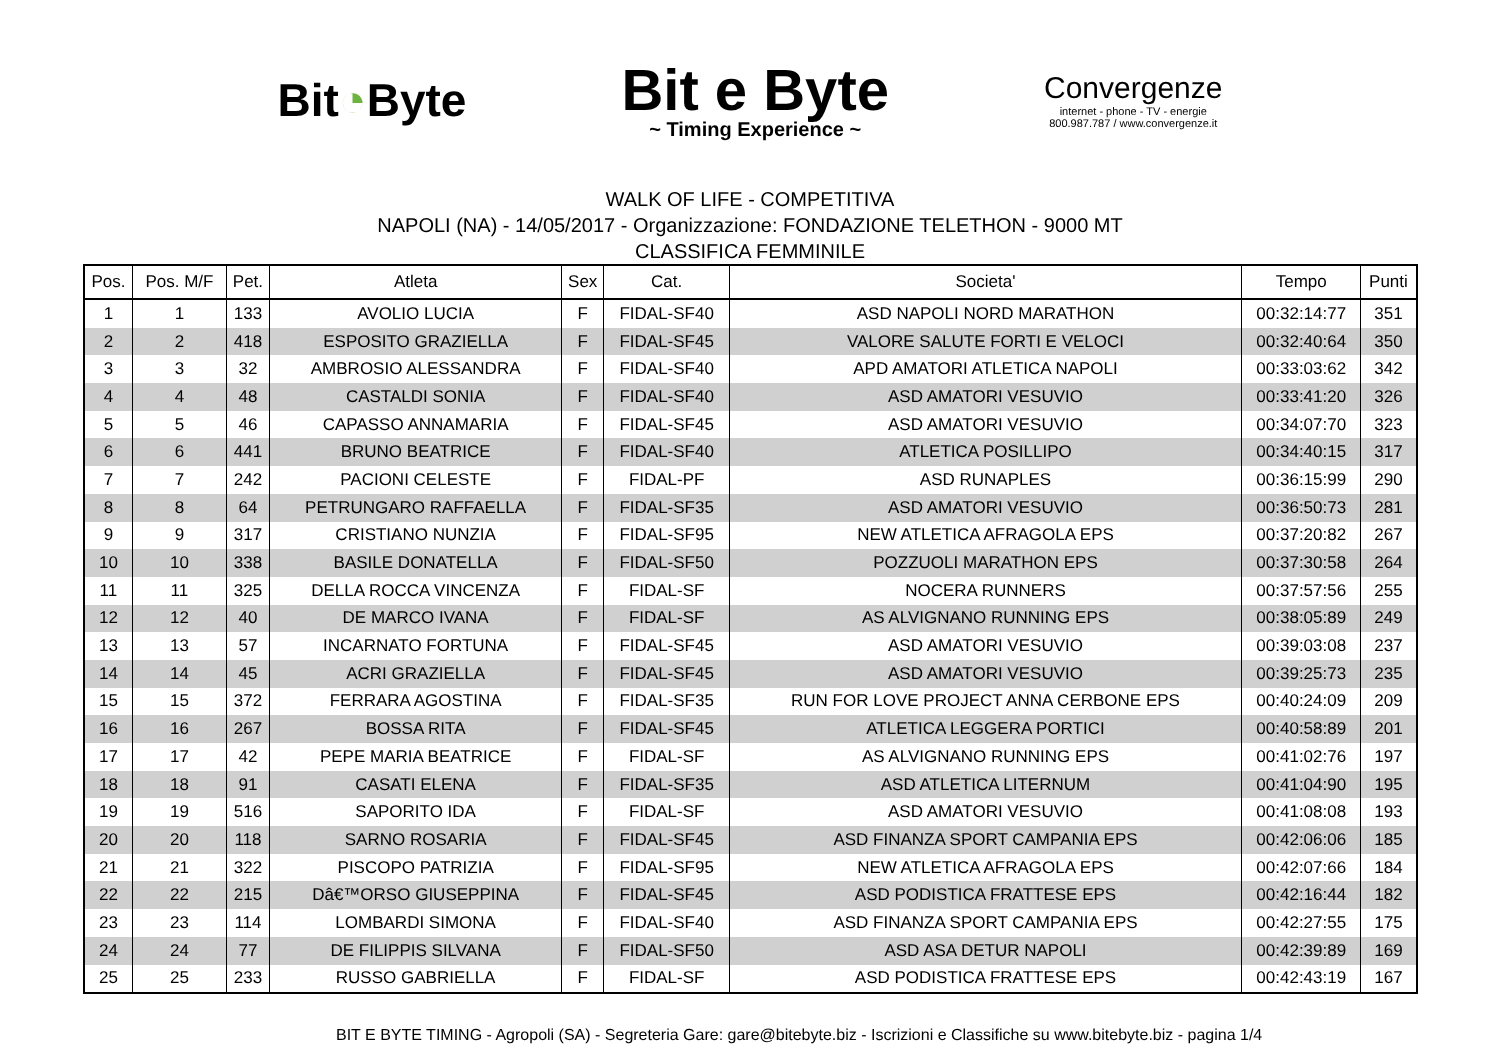Bit◔Byte
Bit e Byte
~ Timing Experience ~
Convergenze
internet - phone - TV - energie
800.987.787 / www.convergenze.it
WALK OF LIFE - COMPETITIVA
NAPOLI (NA) - 14/05/2017 - Organizzazione: FONDAZIONE TELETHON - 9000 MT
CLASSIFICA FEMMINILE
| Pos. | Pos. M/F | Pet. | Atleta | Sex | Cat. | Societa' | Tempo | Punti |
| --- | --- | --- | --- | --- | --- | --- | --- | --- |
| 1 | 1 | 133 | AVOLIO LUCIA | F | FIDAL-SF40 | ASD NAPOLI NORD MARATHON | 00:32:14:77 | 351 |
| 2 | 2 | 418 | ESPOSITO GRAZIELLA | F | FIDAL-SF45 | VALORE SALUTE FORTI E VELOCI | 00:32:40:64 | 350 |
| 3 | 3 | 32 | AMBROSIO ALESSANDRA | F | FIDAL-SF40 | APD AMATORI ATLETICA NAPOLI | 00:33:03:62 | 342 |
| 4 | 4 | 48 | CASTALDI SONIA | F | FIDAL-SF40 | ASD AMATORI VESUVIO | 00:33:41:20 | 326 |
| 5 | 5 | 46 | CAPASSO ANNAMARIA | F | FIDAL-SF45 | ASD AMATORI VESUVIO | 00:34:07:70 | 323 |
| 6 | 6 | 441 | BRUNO BEATRICE | F | FIDAL-SF40 | ATLETICA POSILLIPO | 00:34:40:15 | 317 |
| 7 | 7 | 242 | PACIONI CELESTE | F | FIDAL-PF | ASD RUNAPLES | 00:36:15:99 | 290 |
| 8 | 8 | 64 | PETRUNGARO RAFFAELLA | F | FIDAL-SF35 | ASD AMATORI VESUVIO | 00:36:50:73 | 281 |
| 9 | 9 | 317 | CRISTIANO NUNZIA | F | FIDAL-SF95 | NEW ATLETICA AFRAGOLA EPS | 00:37:20:82 | 267 |
| 10 | 10 | 338 | BASILE DONATELLA | F | FIDAL-SF50 | POZZUOLI MARATHON EPS | 00:37:30:58 | 264 |
| 11 | 11 | 325 | DELLA ROCCA VINCENZA | F | FIDAL-SF | NOCERA RUNNERS | 00:37:57:56 | 255 |
| 12 | 12 | 40 | DE MARCO IVANA | F | FIDAL-SF | AS ALVIGNANO RUNNING EPS | 00:38:05:89 | 249 |
| 13 | 13 | 57 | INCARNATO FORTUNA | F | FIDAL-SF45 | ASD AMATORI VESUVIO | 00:39:03:08 | 237 |
| 14 | 14 | 45 | ACRI GRAZIELLA | F | FIDAL-SF45 | ASD AMATORI VESUVIO | 00:39:25:73 | 235 |
| 15 | 15 | 372 | FERRARA AGOSTINA | F | FIDAL-SF35 | RUN FOR LOVE PROJECT ANNA CERBONE EPS | 00:40:24:09 | 209 |
| 16 | 16 | 267 | BOSSA RITA | F | FIDAL-SF45 | ATLETICA LEGGERA PORTICI | 00:40:58:89 | 201 |
| 17 | 17 | 42 | PEPE MARIA BEATRICE | F | FIDAL-SF | AS ALVIGNANO RUNNING EPS | 00:41:02:76 | 197 |
| 18 | 18 | 91 | CASATI ELENA | F | FIDAL-SF35 | ASD ATLETICA LITERNUM | 00:41:04:90 | 195 |
| 19 | 19 | 516 | SAPORITO IDA | F | FIDAL-SF | ASD AMATORI VESUVIO | 00:41:08:08 | 193 |
| 20 | 20 | 118 | SARNO ROSARIA | F | FIDAL-SF45 | ASD FINANZA SPORT CAMPANIA EPS | 00:42:06:06 | 185 |
| 21 | 21 | 322 | PISCOPO PATRIZIA | F | FIDAL-SF95 | NEW ATLETICA AFRAGOLA EPS | 00:42:07:66 | 184 |
| 22 | 22 | 215 | Dâ€™ORSO GIUSEPPINA | F | FIDAL-SF45 | ASD PODISTICA FRATTESE EPS | 00:42:16:44 | 182 |
| 23 | 23 | 114 | LOMBARDI SIMONA | F | FIDAL-SF40 | ASD FINANZA SPORT CAMPANIA EPS | 00:42:27:55 | 175 |
| 24 | 24 | 77 | DE FILIPPIS SILVANA | F | FIDAL-SF50 | ASD ASA DETUR NAPOLI | 00:42:39:89 | 169 |
| 25 | 25 | 233 | RUSSO GABRIELLA | F | FIDAL-SF | ASD PODISTICA FRATTESE EPS | 00:42:43:19 | 167 |
BIT E BYTE TIMING - Agropoli (SA) - Segreteria Gare: gare@bitebyte.biz - Iscrizioni e Classifiche su www.bitebyte.biz - pagina 1/4